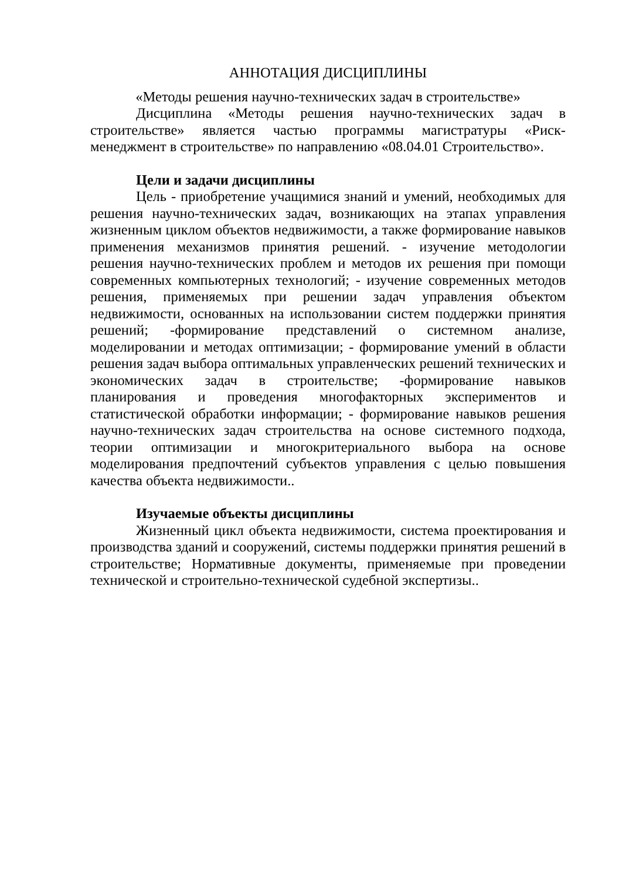АННОТАЦИЯ ДИСЦИПЛИНЫ
«Методы решения научно-технических задач в строительстве»
Дисциплина «Методы решения научно-технических задач в строительстве» является частью программы магистратуры «Риск-менеджмент в строительстве» по направлению «08.04.01 Строительство».
Цели и задачи дисциплины
Цель - приобретение учащимися знаний и умений, необходимых для решения научно-технических задач, возникающих на этапах управления жизненным циклом объектов недвижимости, а также формирование навыков применения механизмов принятия решений. - изучение методологии решения научно-технических проблем и методов их решения при помощи современных компьютерных технологий; - изучение современных методов решения, применяемых при решении задач управления объектом недвижимости, основанных на использовании систем поддержки принятия решений; -формирование представлений о системном анализе, моделировании и методах оптимизации; - формирование умений в области решения задач выбора оптимальных управленческих решений технических и экономических задач в строительстве; -формирование навыков планирования и проведения многофакторных экспериментов и статистической обработки информации; - формирование навыков решения научно-технических задач строительства на основе системного подхода, теории оптимизации и многокритериального выбора на основе моделирования предпочтений субъектов управления с целью повышения качества объекта недвижимости..
Изучаемые объекты дисциплины
Жизненный цикл объекта недвижимости, система проектирования и производства зданий и сооружений, системы поддержки принятия решений в строительстве; Нормативные документы, применяемые при проведении технической и строительно-технической судебной экспертизы..